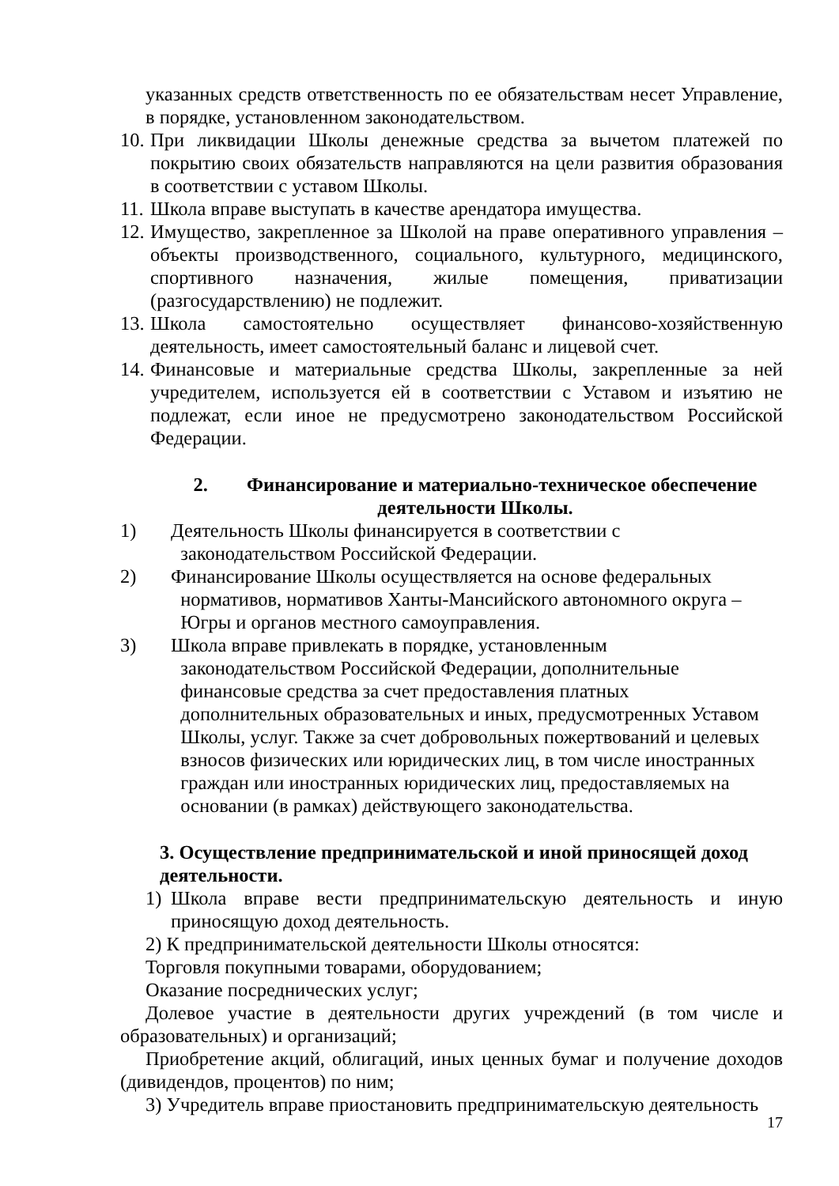указанных средств ответственность по ее обязательствам несет Управление, в порядке, установленном законодательством.
10. При ликвидации Школы денежные средства за вычетом платежей по покрытию своих обязательств направляются на цели развития образования в соответствии с уставом Школы.
11. Школа вправе выступать в качестве арендатора имущества.
12. Имущество, закрепленное за Школой на праве оперативного управления – объекты производственного, социального, культурного, медицинского, спортивного назначения, жилые помещения, приватизации (разгосударствлению) не подлежит.
13. Школа самостоятельно осуществляет финансово-хозяйственную деятельность, имеет самостоятельный баланс и лицевой счет.
14. Финансовые и материальные средства Школы, закрепленные за ней учредителем, используется ей в соответствии с Уставом и изъятию не подлежат, если иное не предусмотрено законодательством Российской Федерации.
2. Финансирование и материально-техническое обеспечение деятельности Школы.
1) Деятельность Школы финансируется в соответствии с
законодательством Российской Федерации.
2) Финансирование Школы осуществляется на основе федеральных
нормативов, нормативов Ханты-Мансийского автономного округа –
Югры и органов местного самоуправления.
3) Школа вправе привлекать в порядке, установленным
законодательством Российской Федерации, дополнительные
финансовые средства за счет предоставления платных
дополнительных образовательных и иных, предусмотренных Уставом
Школы, услуг. Также за счет добровольных пожертвований и целевых
взносов физических или юридических лиц, в том числе иностранных
граждан или иностранных юридических лиц, предоставляемых на
основании (в рамках) действующего законодательства.
3. Осуществление предпринимательской и иной приносящей доход деятельности.
1) Школа вправе вести предпринимательскую деятельность и иную приносящую доход деятельность.
2) К предпринимательской деятельности Школы относятся:
Торговля покупными товарами, оборудованием;
Оказание посреднических услуг;
Долевое участие в деятельности других учреждений (в том числе и образовательных) и организаций;
Приобретение акций, облигаций, иных ценных бумаг и получение доходов (дивидендов, процентов) по ним;
3) Учредитель вправе приостановить предпринимательскую деятельность
17